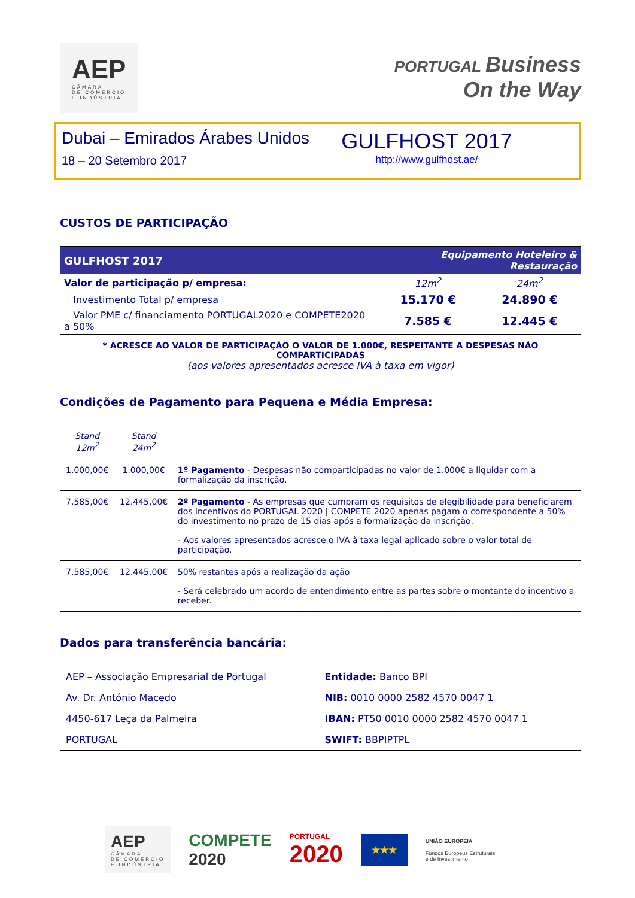AEP
CÂMARA
DE COMÉRCIO
E INDÚSTRIA
PORTUGAL Business
On the Way
Dubai – Emirados Árabes Unidos
18 – 20 Setembro 2017
GULFHOST 2017
http://www.gulfhost.ae/
CUSTOS DE PARTICIPAÇÃO
| GULFHOST 2017 | Equipamento Hoteleiro & Restauração | |
| --- | --- | --- |
| Valor de participação p/ empresa: | 12m<sup>2</sup> | 24m<sup>2</sup> |
| Investimento Total p/ empresa | 15.170 € | 24.890 € |
| Valor PME c/ financiamento PORTUGAL2020 e COMPETE2020 a 50% | 7.585 € | 12.445 € |
* ACRESCE AO VALOR DE PARTICIPAÇÃO O VALOR DE 1.000€, RESPEITANTE A DESPESAS NÃO COMPARTICIPADAS
(aos valores apresentados acresce IVA à taxa em vigor)
Condições de Pagamento para Pequena e Média Empresa:
| Stand 12m<sup>2</sup> | Stand 24m<sup>2</sup> | |
| 1.000,00€ | 1.000,00€ | 1º Pagamento - Despesas não comparticipadas no valor de 1.000€ a liquidar com a formalização da inscrição. |
| 7.585,00€ | 12.445,00€ | 2º Pagamento - As empresas que cumpram os requisitos de elegibilidade para beneficiarem dos incentivos do PORTUGAL 2020 / COMPETE 2020 apenas pagam o correspondente a 50% do investimento no prazo de 15 dias após a formalização da inscrição. - Aos valores apresentados acresce o IVA à taxa legal aplicado sobre o valor total de participação. |
| 7.585,00€ | 12.445,00€ | 50% restantes após a realização da ação - Será celebrado um acordo de entendimento entre as partes sobre o montante do incentivo a receber. |
Dados para transferência bancária:
| AEP – Associação Empresarial de Portugal | Entidade: Banco BPI |
| Av. Dr. António Macedo | NIB: 0010 0000 2582 4570 0047 1 |
| 4450-617 Leça da Palmeira | IBAN: PT50 0010 0000 2582 4570 0047 1 |
| PORTUGAL | SWIFT: BBPIPTPL |
AEP
CÂMARA
DE COMÉRCIO
E INDÚSTRIA
COMPETE
2020
PORTUGAL
2020
★★★
UNIÃO EUROPEIA
Fundos Europeus Estruturais
e de Investimento